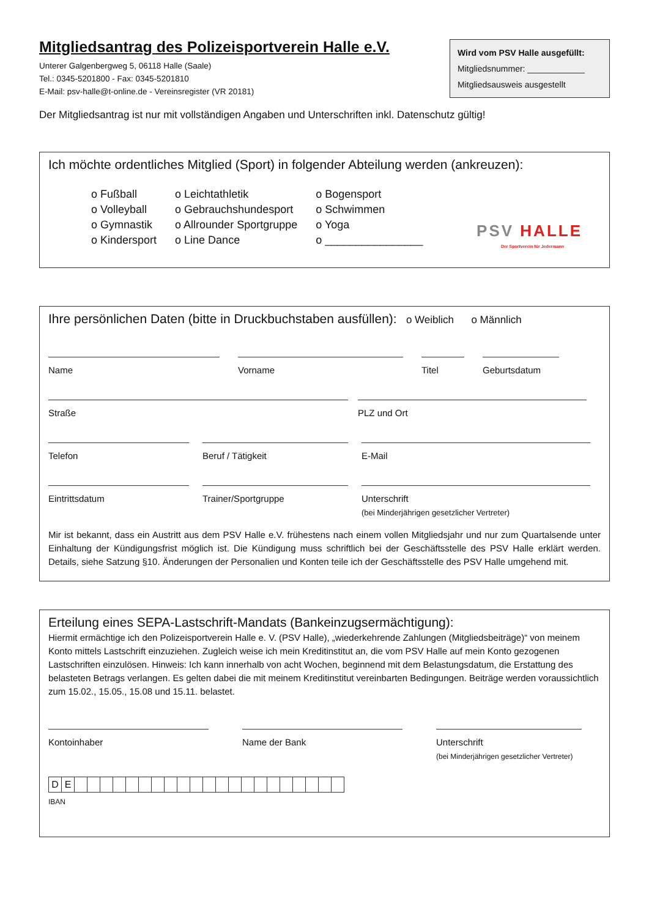Mitgliedsantrag des Polizeisportverein Halle e.V.
Unterer Galgenbergweg 5, 06118 Halle (Saale)
Tel.: 0345-5201800 - Fax: 0345-5201810
E-Mail: psv-halle@t-online.de - Vereinsregister (VR 20181)
Wird vom PSV Halle ausgefüllt:
Mitgliedsnummer: ____________
Mitgliedsausweis ausgestellt
Der Mitgliedsantrag ist nur mit vollständigen Angaben und Unterschriften inkl. Datenschutz gültig!
Ich möchte ordentliches Mitglied (Sport) in folgender Abteilung werden (ankreuzen):
o Fußball
o Volleyball
o Gymnastik
o Kindersport
o Leichtathletik
o Gebrauchshundesport
o Allrounder Sportgruppe
o Line Dance
o Bogensport
o Schwimmen
o Yoga
o ________________
PSV HALLE
Der Sportverein für Jedermann
Ihre persönlichen Daten (bitte in Druckbuchstaben ausfüllen): o Weiblich o Männlich
Name Vorname Titel Geburtsdatum
Straße PLZ und Ort
Telefon Beruf / Tätigkeit E-Mail
Eintrittsdatum Trainer/Sportgruppe Unterschrift
(bei Minderjährigen gesetzlicher Vertreter)
Mir ist bekannt, dass ein Austritt aus dem PSV Halle e.V. frühestens nach einem vollen Mitgliedsjahr und nur zum Quartalsende unter Einhaltung der Kündigungsfrist möglich ist. Die Kündigung muss schriftlich bei der Geschäftsstelle des PSV Halle erklärt werden. Details, siehe Satzung §10. Änderungen der Personalien und Konten teile ich der Geschäftsstelle des PSV Halle umgehend mit.
Erteilung eines SEPA-Lastschrift-Mandats (Bankeinzugsermächtigung):
Hiermit ermächtige ich den Polizeisportverein Halle e. V. (PSV Halle), „wiederkehrende Zahlungen (Mitgliedsbeiträge)“ von meinem Konto mittels Lastschrift einzuziehen. Zugleich weise ich mein Kreditinstitut an, die vom PSV Halle auf mein Konto gezogenen Lastschriften einzulösen. Hinweis: Ich kann innerhalb von acht Wochen, beginnend mit dem Belastungsdatum, die Erstattung des belasteten Betrags verlangen. Es gelten dabei die mit meinem Kreditinstitut vereinbarten Bedingungen. Beiträge werden voraussichtlich zum 15.02., 15.05., 15.08 und 15.11. belastet.
Kontoinhaber Name der Bank Unterschrift
(bei Minderjährigen gesetzlicher Vertreter)
| D | E | | | | | | | | | | | | | | | | | | | | | |
IBAN